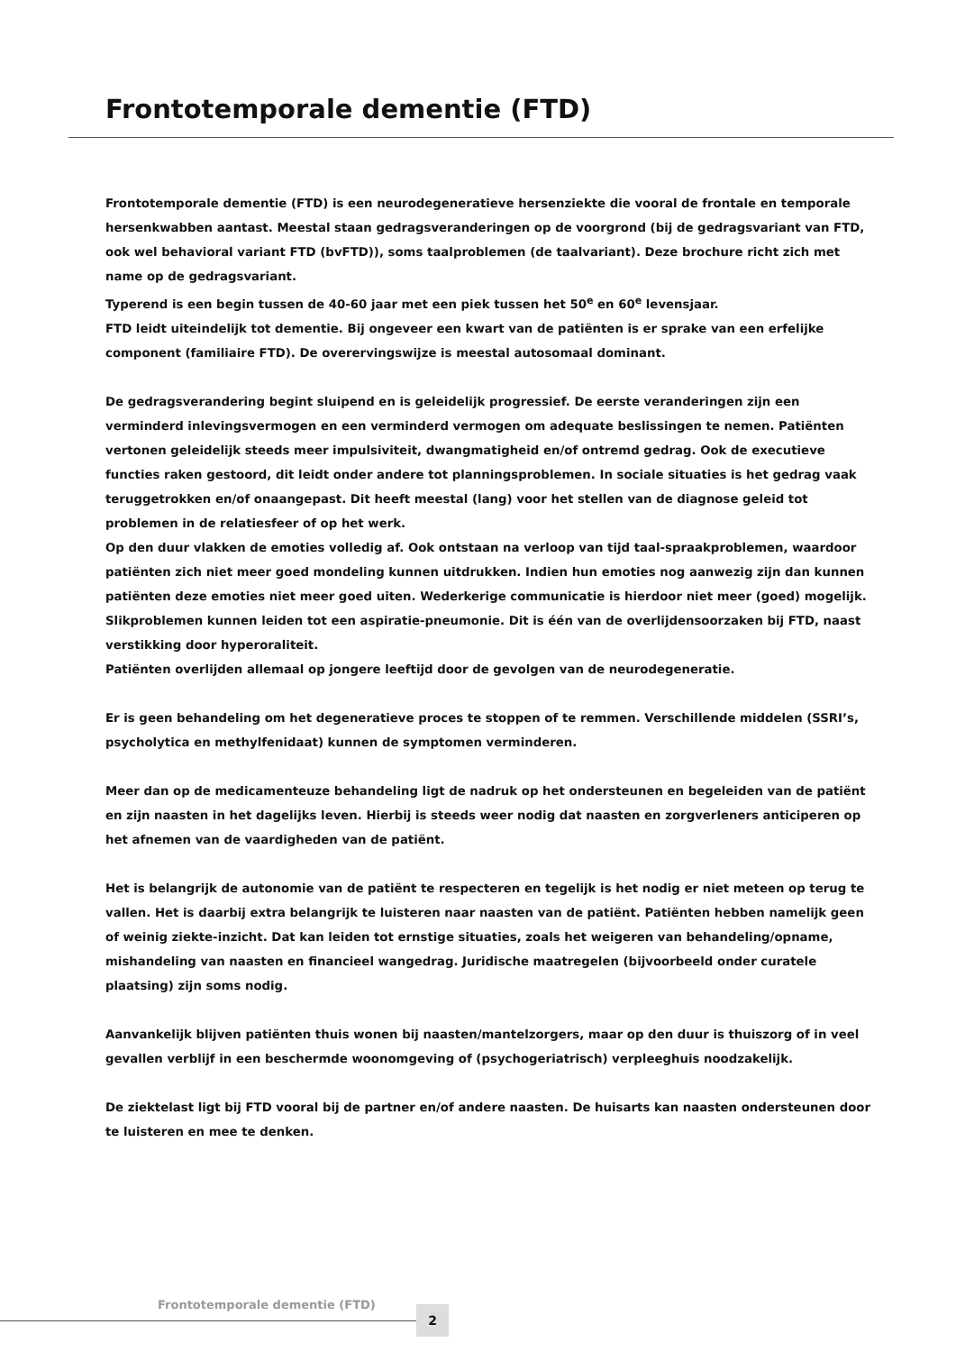Frontotemporale dementie (FTD)
Frontotemporale dementie (FTD) is een neurodegeneratieve hersenziekte die vooral de frontale en temporale hersenkwabben aantast. Meestal staan gedragsveranderingen op de voorgrond (bij de gedragsvariant van FTD, ook wel behavioral variant FTD (bvFTD)), soms taalproblemen (de taalvariant). Deze brochure richt zich met name op de gedragsvariant.
Typerend is een begin tussen de 40-60 jaar met een piek tussen het 50<sup>e</sup> en 60<sup>e</sup> levensjaar.
FTD leidt uiteindelijk tot dementie. Bij ongeveer een kwart van de patiënten is er sprake van een erfelijke component (familiaire FTD). De overervingswijze is meestal autosomaal dominant.
De gedragsverandering begint sluipend en is geleidelijk progressief. De eerste veranderingen zijn een verminderd inlevingsvermogen en een verminderd vermogen om adequate beslissingen te nemen. Patiënten vertonen geleidelijk steeds meer impulsiviteit, dwangmatigheid en/of ontremd gedrag. Ook de executieve functies raken gestoord, dit leidt onder andere tot planningsproblemen. In sociale situaties is het gedrag vaak teruggetrokken en/of onaangepast. Dit heeft meestal (lang) voor het stellen van de diagnose geleid tot problemen in de relatiesfeer of op het werk.
Op den duur vlakken de emoties volledig af. Ook ontstaan na verloop van tijd taal-spraakproblemen, waardoor patiënten zich niet meer goed mondeling kunnen uitdrukken. Indien hun emoties nog aanwezig zijn dan kunnen patiënten deze emoties niet meer goed uiten. Wederkerige communicatie is hierdoor niet meer (goed) mogelijk. Slikproblemen kunnen leiden tot een aspiratie-pneumonie. Dit is één van de overlijdensoorzaken bij FTD, naast verstikking door hyperoraliteit.
Patiënten overlijden allemaal op jongere leeftijd door de gevolgen van de neurodegeneratie.
Er is geen behandeling om het degeneratieve proces te stoppen of te remmen. Verschillende middelen (SSRI’s, psycholytica en methylfenidaat) kunnen de symptomen verminderen.
Meer dan op de medicamenteuze behandeling ligt de nadruk op het ondersteunen en begeleiden van de patiënt en zijn naasten in het dagelijks leven. Hierbij is steeds weer nodig dat naasten en zorgverleners anticiperen op het afnemen van de vaardigheden van de patiënt.
Het is belangrijk de autonomie van de patiënt te respecteren en tegelijk is het nodig er niet meteen op terug te vallen. Het is daarbij extra belangrijk te luisteren naar naasten van de patiënt. Patiënten hebben namelijk geen of weinig ziekte-inzicht. Dat kan leiden tot ernstige situaties, zoals het weigeren van behandeling/opname, mishandeling van naasten en financieel wangedrag. Juridische maatregelen (bijvoorbeeld onder curatele plaatsing) zijn soms nodig.
Aanvankelijk blijven patiënten thuis wonen bij naasten/mantelzorgers, maar op den duur is thuiszorg of in veel gevallen verblijf in een beschermde woonomgeving of (psychogeriatrisch) verpleeghuis noodzakelijk.
De ziektelast ligt bij FTD vooral bij de partner en/of andere naasten. De huisarts kan naasten ondersteunen door te luisteren en mee te denken.
Frontotemporale dementie (FTD) 2